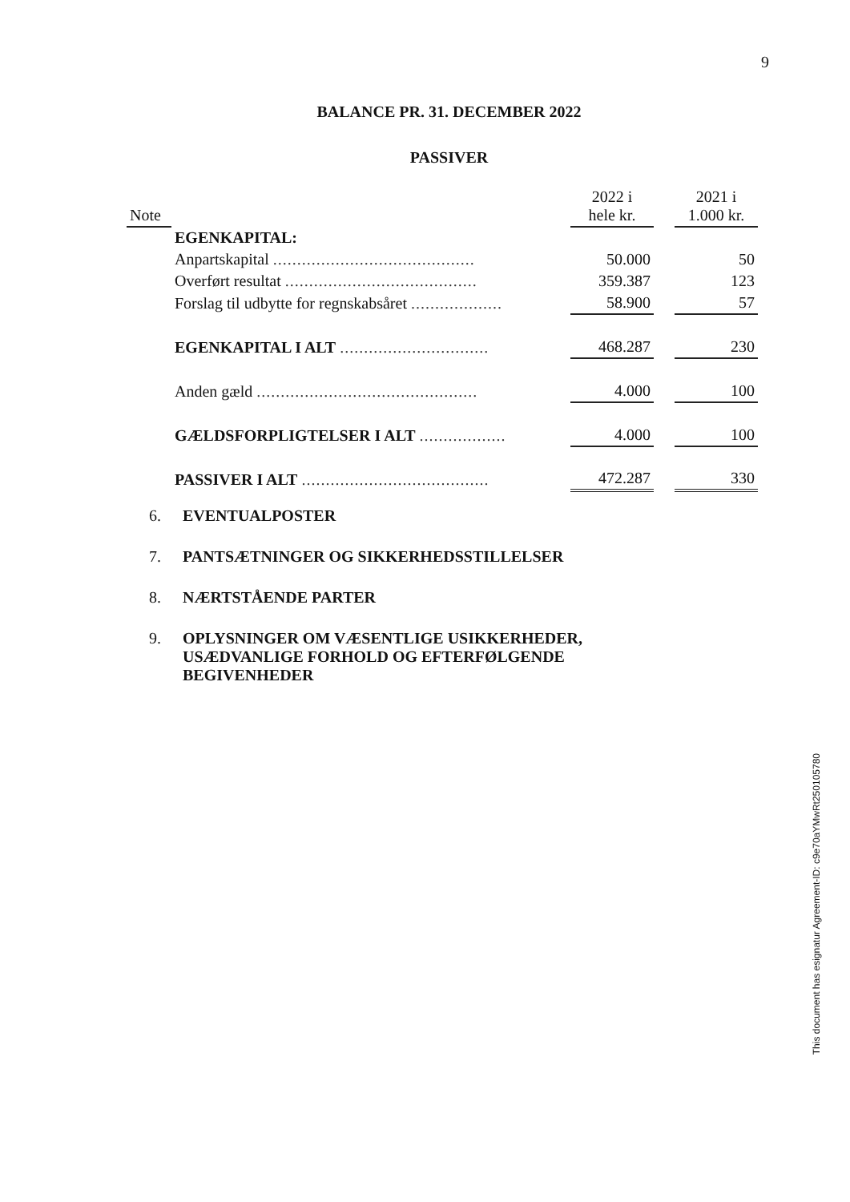9
BALANCE PR. 31. DECEMBER 2022
PASSIVER
| Note | | 2022 i hele kr. | | 2021 i 1.000 kr. |
| --- | --- | --- | --- | --- |
| | EGENKAPITAL: | | | |
| | Anpartskapital .......................................... | 50.000 | | 50 |
| | Overført resultat ........................................ | 359.387 | | 123 |
| | Forslag til udbytte for regnskabsåret ................... | 58.900 | | 57 |
| | EGENKAPITAL I ALT ............................... | 468.287 | | 230 |
| | Anden gæld .............................................. | 4.000 | | 100 |
| | GÆLDSFORPLIGTELSER I ALT .................. | 4.000 | | 100 |
| | PASSIVER I ALT ....................................... | 472.287 | | 330 |
6. EVENTUALPOSTER
7. PANTSÆTNINGER OG SIKKERHEDSSTILLELSER
8. NÆRTSTÅENDE PARTER
9. OPLYSNINGER OM VÆSENTLIGE USIKKERHEDER,
USÆDVANLIGE FORHOLD OG EFTERFØLGENDE
BEGIVENHEDER
This document has esignatur Agreement-ID: c9e70aYMwRt250105780